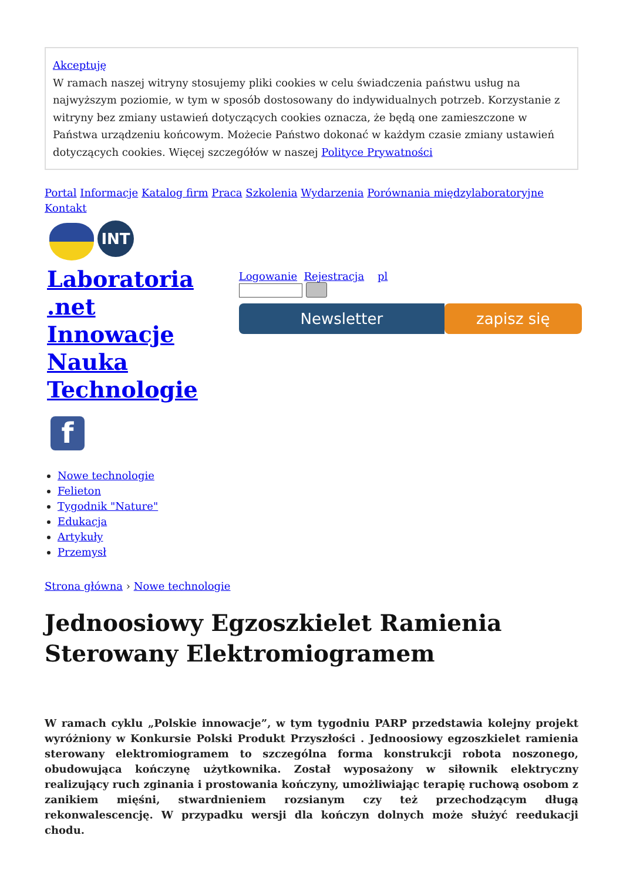Akceptuję
W ramach naszej witryny stosujemy pliki cookies w celu świadczenia państwu usług na najwyższym poziomie, w tym w sposób dostosowany do indywidualnych potrzeb. Korzystanie z witryny bez zmiany ustawień dotyczących cookies oznacza, że będą one zamieszczone w Państwa urządzeniu końcowym. Możecie Państwo dokonać w każdym czasie zmiany ustawień dotyczących cookies. Więcej szczegółów w naszej Polityce Prywatności
Portal Informacje Katalog firm Praca Szkolenia Wydarzenia Porównania międzylaboratoryjne
Kontakt
INT
Laboratoria .net Innowacje Nauka Technologie
f
Logowanie Rejestracja pl
Newsletter zapisz się
Nowe technologie
Felieton
Tygodnik "Nature"
Edukacja
Artykuły
Przemysł
Strona główna › Nowe technologie
Jednoosiowy Egzoszkielet Ramienia Sterowany Elektromiogramem
W ramach cyklu „Polskie innowacje”, w tym tygodniu PARP przedstawia kolejny projekt wyróżniony w Konkursie Polski Produkt Przyszłości . Jednoosiowy egzoszkielet ramienia sterowany elektromiogramem to szczególna forma konstrukcji robota noszonego, obudowująca kończynę użytkownika. Został wyposażony w siłownik elektryczny realizujący ruch zginania i prostowania kończyny, umożliwiając terapię ruchową osobom z zanikiem mięśni, stwardnieniem rozsianym czy też przechodzącym długą rekonwalescencję. W przypadku wersji dla kończyn dolnych może służyć reedukacji chodu.